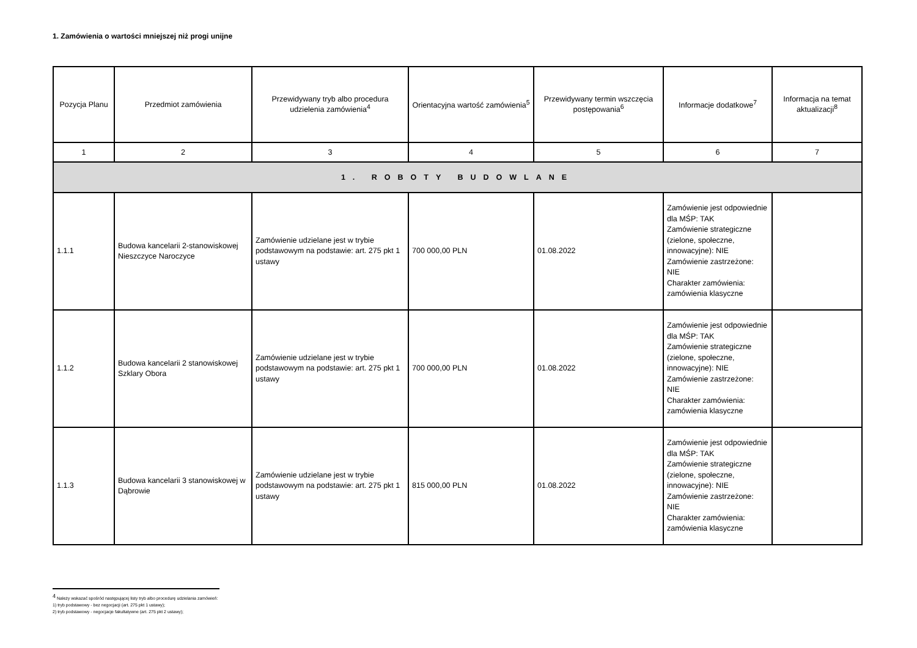1. Zamówienia o wartości mniejszej niż progi unijne
| Pozycja Planu | Przedmiot zamówienia | Przewidywany tryb albo procedura udzielenia zamówienia<sup>4</sup> | Orientacyjna wartość zamówienia<sup>5</sup> | Przewidywany termin wszczęcia postępowania<sup>6</sup> | Informacje dodatkowe<sup>7</sup> | Informacja na temat aktualizacji<sup>8</sup> |
| --- | --- | --- | --- | --- | --- | --- |
| 1 | 2 | 3 | 4 | 5 | 6 | 7 |
| 1. ROBOTY BUDOWLANE | | | | | | |
| 1.1.1 | Budowa kancelarii 2-stanowiskowej Nieszczyce Naroczyce | Zamówienie udzielane jest w trybie podstawowym na podstawie: art. 275 pkt 1 ustawy | 700 000,00 PLN | 01.08.2022 | Zamówienie jest odpowiednie dla MŚP: TAK Zamówienie strategiczne (zielone, społeczne, innowacyjne): NIE Zamówienie zastrzeżone: NIE Charakter zamówienia: zamówienia klasyczne | |
| 1.1.2 | Budowa kancelarii 2 stanowiskowej Szklary Obora | Zamówienie udzielane jest w trybie podstawowym na podstawie: art. 275 pkt 1 ustawy | 700 000,00 PLN | 01.08.2022 | Zamówienie jest odpowiednie dla MŚP: TAK Zamówienie strategiczne (zielone, społeczne, innowacyjne): NIE Zamówienie zastrzeżone: NIE Charakter zamówienia: zamówienia klasyczne | |
| 1.1.3 | Budowa kancelarii 3 stanowiskowej w Dąbrowie | Zamówienie udzielane jest w trybie podstawowym na podstawie: art. 275 pkt 1 ustawy | 815 000,00 PLN | 01.08.2022 | Zamówienie jest odpowiednie dla MŚP: TAK Zamówienie strategiczne (zielone, społeczne, innowacyjne): NIE Zamówienie zastrzeżone: NIE Charakter zamówienia: zamówienia klasyczne | |
<sup>4</sup> Należy wskazać spośród następującej listy tryb albo procedurę udzielania zamówień:
1) tryb podstawowy - bez negocjacji (art. 275 pkt 1 ustawy);
2) tryb podstawowy - negocjacje fakultatywne (art. 275 pkt 2 ustawy);